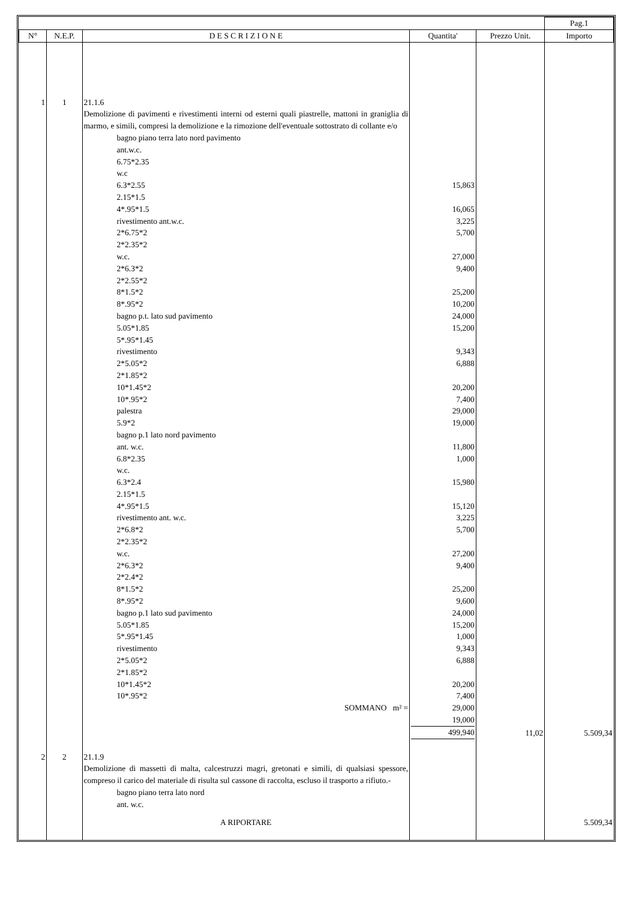| | | | | | Pag.1 |
| N° | N.E.P. | D E S C R I Z I O N E | Quantita' | Prezzo Unit. | Importo |
| 1 | 1 | 21.1.6 Demolizione di pavimenti e rivestimenti interni od esterni quali piastrelle, mattoni in graniglia di marmo, e simili, compresi la demolizione e la rimozione dell'eventuale sottostrato di collante e/o bagno piano terra lato nord pavimento ant.w.c. 6.75*2.35 w.c 6.3*2.55 2.15*1.5 4*.95*1.5 rivestimento ant.w.c. 2*6.75*2 2*2.35*2 w.c. 2*6.3*2 2*2.55*2 8*1.5*2 8*.95*2 bagno p.t. lato sud pavimento 5.05*1.85 5*.95*1.45 rivestimento 2*5.05*2 2*1.85*2 10*1.45*2 10*.95*2 palestra 5.9*2 bagno p.1 lato nord pavimento ant. w.c. 6.8*2.35 w.c. 6.3*2.4 2.15*1.5 4*.95*1.5 rivestimento ant. w.c. 2*6.8*2 2*2.35*2 w.c. 2*6.3*2 2*2.4*2 8*1.5*2 8*.95*2 bagno p.1 lato sud pavimento 5.05*1.85 5*.95*1.45 rivestimento 2*5.05*2 2*1.85*2 10*1.45*2 10*.95*2 SOMMANO m² = | 15,863 16,065 3,225 5,700 27,000 9,400 25,200 10,200 24,000 15,200 9,343 6,888 20,200 7,400 29,000 19,000 11,800 1,000 15,980 15,120 3,225 5,700 27,200 9,400 25,200 9,600 24,000 15,200 1,000 9,343 6,888 20,200 7,400 29,000 19,000 499,940 | 11,02 | 5.509,34 |
| 2 | 2 | 21.1.9 Demolizione di massetti di malta, calcestruzzi magri, gretonati e simili, di qualsiasi spessore, compreso il carico del materiale di risulta sul cassone di raccolta, escluso il trasporto a rifiuto.- bagno piano terra lato nord ant. w.c. A RIPORTARE | | | 5.509,34 |